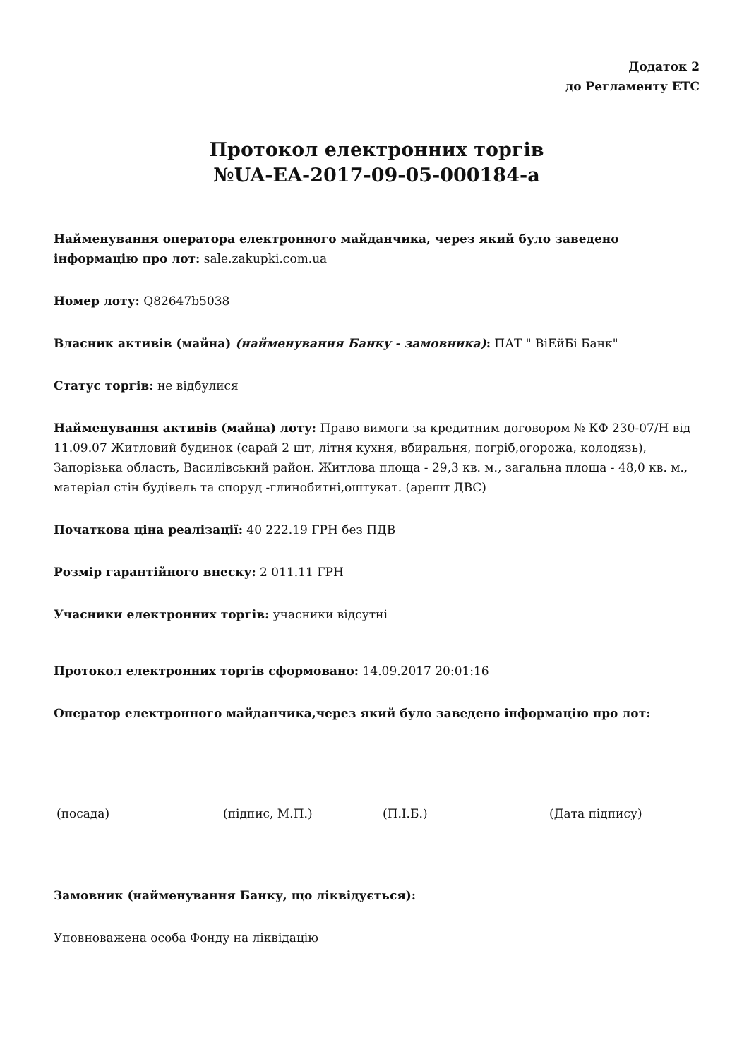Додаток 2
до Регламенту ЕТС
Протокол електронних торгів
№UA-EA-2017-09-05-000184-a
Найменування оператора електронного майданчика, через який було заведено інформацію про лот: sale.zakupki.com.ua
Номер лоту: Q82647b5038
Власник активів (майна) (найменування Банку - замовника): ПАТ " ВіЕйБі Банк"
Статус торгів: не відбулися
Найменування активів (майна) лоту: Право вимоги за кредитним договором № КФ 230-07/Н від 11.09.07 Житловий будинок (сарай 2 шт, літня кухня, вбиральня, погріб,огорожа, колодязь), Запорізька область, Василівський район. Житлова площа - 29,3 кв. м., загальна площа - 48,0 кв. м., матеріал стін будівель та споруд -глинобитні,оштукат. (арешт ДВС)
Початкова ціна реалізації: 40 222.19 ГРН без ПДВ
Розмір гарантійного внеску: 2 011.11 ГРН
Учасники електронних торгів: учасники відсутні
Протокол електронних торгів сформовано: 14.09.2017 20:01:16
Оператор електронного майданчика,через який було заведено інформацію про лот:
(посада) (підпис, М.П.) (П.І.Б.) (Дата підпису)
Замовник (найменування Банку, що ліквідується):
Уповноважена особа Фонду на ліквідацію